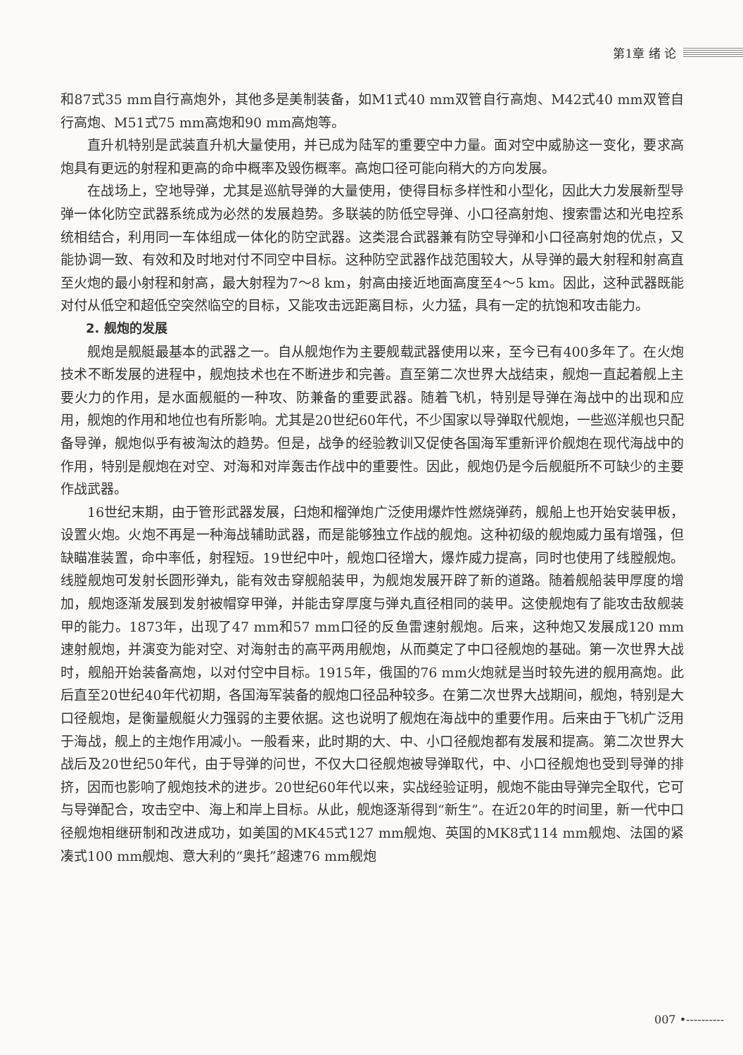第1章 绪 论
和87式35 mm自行高炮外，其他多是美制装备，如M1式40 mm双管自行高炮、M42式40 mm双管自行高炮、M51式75 mm高炮和90 mm高炮等。
直升机特别是武装直升机大量使用，并已成为陆军的重要空中力量。面对空中威胁这一变化，要求高炮具有更远的射程和更高的命中概率及毁伤概率。高炮口径可能向稍大的方向发展。
在战场上，空地导弹，尤其是巡航导弹的大量使用，使得目标多样性和小型化，因此大力发展新型导弹一体化防空武器系统成为必然的发展趋势。多联装的防低空导弹、小口径高射炮、搜索雷达和光电控系统相结合，利用同一车体组成一体化的防空武器。这类混合武器兼有防空导弹和小口径高射炮的优点，又能协调一致、有效和及时地对付不同空中目标。这种防空武器作战范围较大，从导弹的最大射程和射高直至火炮的最小射程和射高，最大射程为7～8 km，射高由接近地面高度至4～5 km。因此，这种武器既能对付从低空和超低空突然临空的目标，又能攻击远距离目标，火力猛，具有一定的抗饱和攻击能力。
2. 舰炮的发展
舰炮是舰艇最基本的武器之一。自从舰炮作为主要舰载武器使用以来，至今已有400多年了。在火炮技术不断发展的进程中，舰炮技术也在不断进步和完善。直至第二次世界大战结束，舰炮一直起着舰上主要火力的作用，是水面舰艇的一种攻、防兼备的重要武器。随着飞机，特别是导弹在海战中的出现和应用，舰炮的作用和地位也有所影响。尤其是20世纪60年代，不少国家以导弹取代舰炮，一些巡洋舰也只配备导弹，舰炮似乎有被淘汰的趋势。但是，战争的经验教训又促使各国海军重新评价舰炮在现代海战中的作用，特别是舰炮在对空、对海和对岸轰击作战中的重要性。因此，舰炮仍是今后舰艇所不可缺少的主要作战武器。
16世纪末期，由于管形武器发展，臼炮和榴弹炮广泛使用爆炸性燃烧弹药，舰船上也开始安装甲板，设置火炮。火炮不再是一种海战辅助武器，而是能够独立作战的舰炮。这种初级的舰炮威力虽有增强，但缺瞄准装置，命中率低，射程短。19世纪中叶，舰炮口径增大，爆炸威力提高，同时也使用了线膛舰炮。线膛舰炮可发射长圆形弹丸，能有效击穿舰船装甲，为舰炮发展开辟了新的道路。随着舰船装甲厚度的增加，舰炮逐渐发展到发射被帽穿甲弹，并能击穿厚度与弹丸直径相同的装甲。这使舰炮有了能攻击敌舰装甲的能力。1873年，出现了47 mm和57 mm口径的反鱼雷速射舰炮。后来，这种炮又发展成120 mm速射舰炮，并演变为能对空、对海射击的高平两用舰炮，从而奠定了中口径舰炮的基础。第一次世界大战时，舰船开始装备高炮，以对付空中目标。1915年，俄国的76 mm火炮就是当时较先进的舰用高炮。此后直至20世纪40年代初期，各国海军装备的舰炮口径品种较多。在第二次世界大战期间，舰炮，特别是大口径舰炮，是衡量舰艇火力强弱的主要依据。这也说明了舰炮在海战中的重要作用。后来由于飞机广泛用于海战，舰上的主炮作用减小。一般看来，此时期的大、中、小口径舰炮都有发展和提高。第二次世界大战后及20世纪50年代，由于导弹的问世，不仅大口径舰炮被导弹取代，中、小口径舰炮也受到导弹的排挤，因而也影响了舰炮技术的进步。20世纪60年代以来，实战经验证明，舰炮不能由导弹完全取代，它可与导弹配合，攻击空中、海上和岸上目标。从此，舰炮逐渐得到“新生”。在近20年的时间里，新一代中口径舰炮相继研制和改进成功，如美国的MK45式127 mm舰炮、英国的MK8式114 mm舰炮、法国的紧凑式100 mm舰炮、意大利的“奥托”超速76 mm舰炮
007 •----------